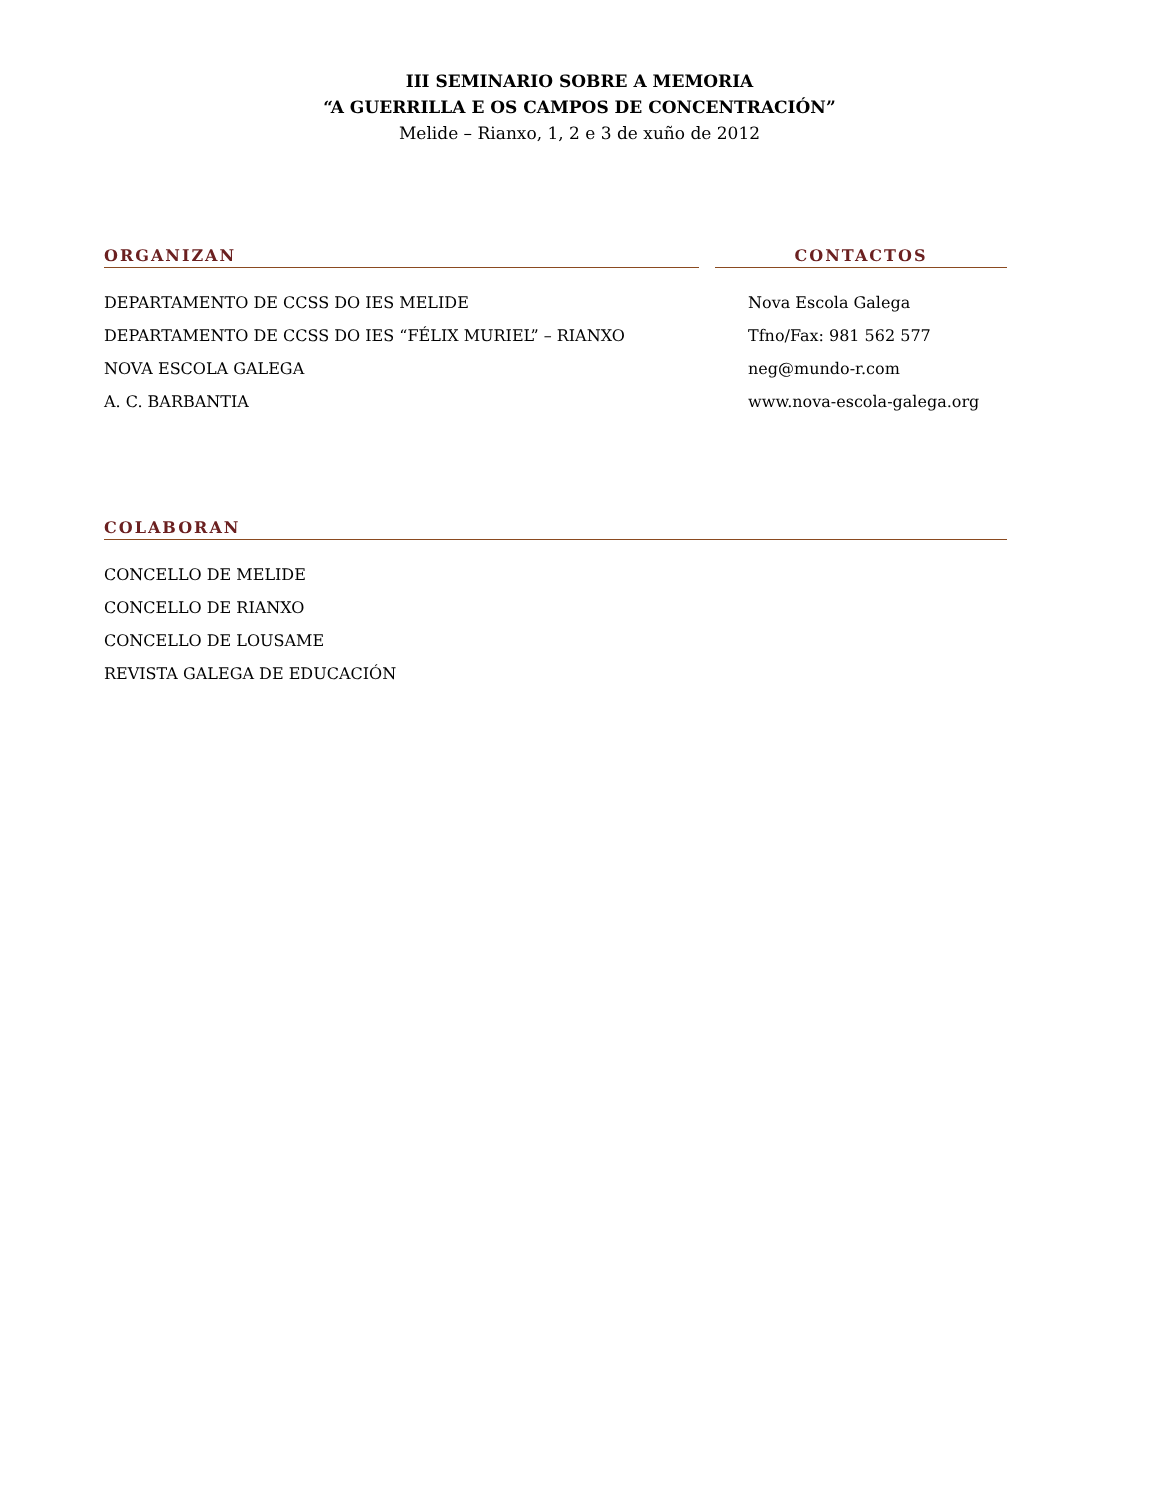III SEMINARIO SOBRE A MEMORIA
“A GUERRILLA E OS CAMPOS DE CONCENTRACIÓN”
Melide – Rianxo, 1, 2 e 3 de xuño de 2012
ORGANIZAN
DEPARTAMENTO DE CCSS DO IES MELIDE
DEPARTAMENTO DE CCSS DO IES “FÉLIX MURIEL” – RIANXO
NOVA ESCOLA GALEGA
A. C. BARBANTIA
CONTACTOS
Nova Escola Galega
Tfno/Fax: 981 562 577
neg@mundo-r.com
www.nova-escola-galega.org
COLABORAN
CONCELLO DE MELIDE
CONCELLO DE RIANXO
CONCELLO DE LOUSAME
REVISTA GALEGA DE EDUCACIÓN